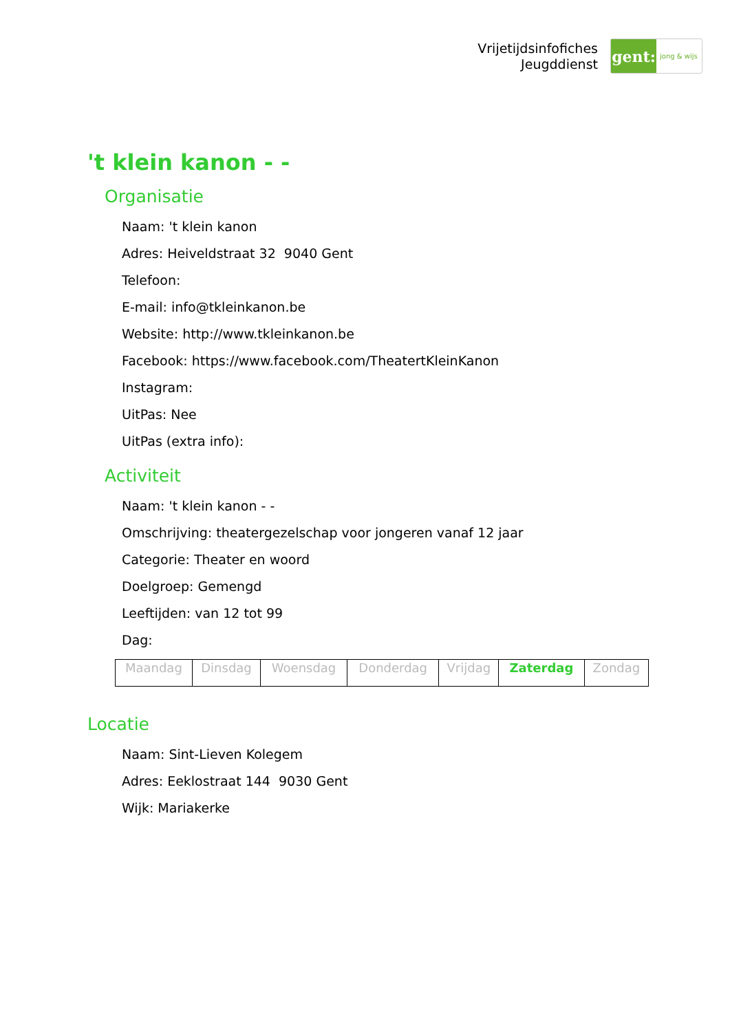Vrijetijdsinfofiches
Jeugddienst
gent:
jong & wijs
't klein kanon - -
Organisatie
Naam: 't klein kanon
Adres: Heiveldstraat 32 9040 Gent
Telefoon:
E-mail: info@tkleinkanon.be
Website: http://www.tkleinkanon.be
Facebook: https://www.facebook.com/TheatertKleinKanon
Instagram:
UitPas: Nee
UitPas (extra info):
Activiteit
Naam: 't klein kanon - -
Omschrijving: theatergezelschap voor jongeren vanaf 12 jaar
Categorie: Theater en woord
Doelgroep: Gemengd
Leeftijden: van 12 tot 99
Dag:
| Maandag | Dinsdag | Woensdag | Donderdag | Vrijdag | Zaterdag | Zondag |
Locatie
Naam: Sint-Lieven Kolegem
Adres: Eeklostraat 144 9030 Gent
Wijk: Mariakerke